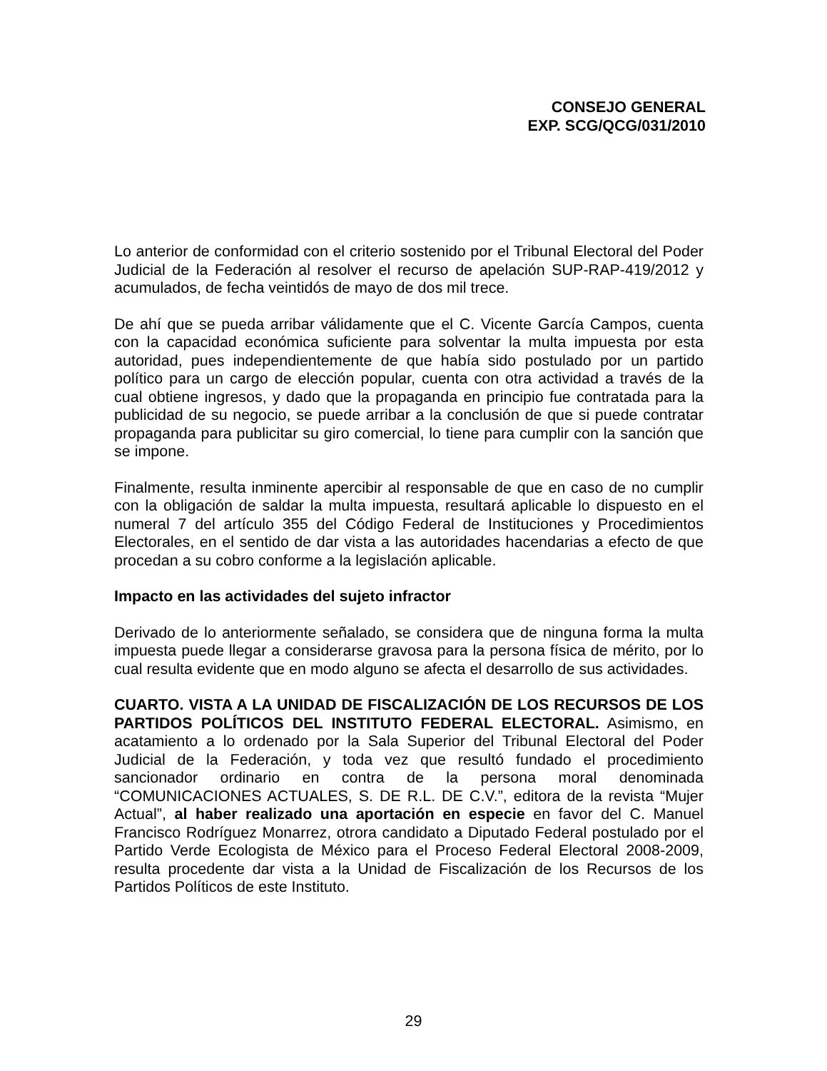CONSEJO GENERAL
EXP. SCG/QCG/031/2010
Lo anterior de conformidad con el criterio sostenido por el Tribunal Electoral del Poder Judicial de la Federación al resolver el recurso de apelación SUP-RAP-419/2012 y acumulados, de fecha veintidós de mayo de dos mil trece.
De ahí que se pueda arribar válidamente que el C. Vicente García Campos, cuenta con la capacidad económica suficiente para solventar la multa impuesta por esta autoridad, pues independientemente de que había sido postulado por un partido político para un cargo de elección popular, cuenta con otra actividad a través de la cual obtiene ingresos, y dado que la propaganda en principio fue contratada para la publicidad de su negocio, se puede arribar a la conclusión de que si puede contratar propaganda para publicitar su giro comercial, lo tiene para cumplir con la sanción que se impone.
Finalmente, resulta inminente apercibir al responsable de que en caso de no cumplir con la obligación de saldar la multa impuesta, resultará aplicable lo dispuesto en el numeral 7 del artículo 355 del Código Federal de Instituciones y Procedimientos Electorales, en el sentido de dar vista a las autoridades hacendarias a efecto de que procedan a su cobro conforme a la legislación aplicable.
Impacto en las actividades del sujeto infractor
Derivado de lo anteriormente señalado, se considera que de ninguna forma la multa impuesta puede llegar a considerarse gravosa para la persona física de mérito, por lo cual resulta evidente que en modo alguno se afecta el desarrollo de sus actividades.
CUARTO. VISTA A LA UNIDAD DE FISCALIZACIÓN DE LOS RECURSOS DE LOS PARTIDOS POLÍTICOS DEL INSTITUTO FEDERAL ELECTORAL. Asimismo, en acatamiento a lo ordenado por la Sala Superior del Tribunal Electoral del Poder Judicial de la Federación, y toda vez que resultó fundado el procedimiento sancionador ordinario en contra de la persona moral denominada “COMUNICACIONES ACTUALES, S. DE R.L. DE C.V.”, editora de la revista “Mujer Actual”, al haber realizado una aportación en especie en favor del C. Manuel Francisco Rodríguez Monarrez, otrora candidato a Diputado Federal postulado por el Partido Verde Ecologista de México para el Proceso Federal Electoral 2008-2009, resulta procedente dar vista a la Unidad de Fiscalización de los Recursos de los Partidos Políticos de este Instituto.
29